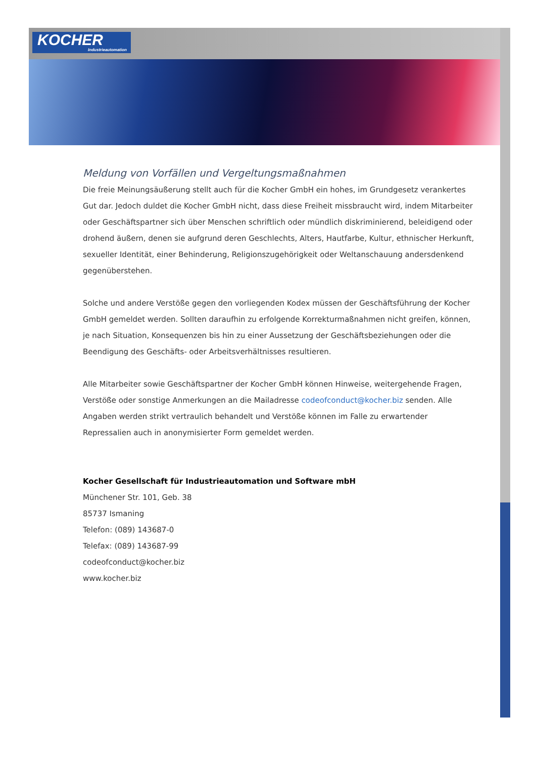KOCHER
Industrieautomation
Meldung von Vorfällen und Vergeltungsmaßnahmen
Die freie Meinungsäußerung stellt auch für die Kocher GmbH ein hohes, im Grundgesetz verankertes Gut dar. Jedoch duldet die Kocher GmbH nicht, dass diese Freiheit missbraucht wird, indem Mitarbeiter oder Geschäftspartner sich über Menschen schriftlich oder mündlich diskriminierend, beleidigend oder drohend äußern, denen sie aufgrund deren Geschlechts, Alters, Hautfarbe, Kultur, ethnischer Herkunft, sexueller Identität, einer Behinderung, Religionszugehörigkeit oder Weltanschauung andersdenkend gegenüberstehen.
Solche und andere Verstöße gegen den vorliegenden Kodex müssen der Geschäftsführung der Kocher GmbH gemeldet werden. Sollten daraufhin zu erfolgende Korrekturmaßnahmen nicht greifen, können, je nach Situation, Konsequenzen bis hin zu einer Aussetzung der Geschäftsbeziehungen oder die Beendigung des Geschäfts- oder Arbeitsverhältnisses resultieren.
Alle Mitarbeiter sowie Geschäftspartner der Kocher GmbH können Hinweise, weitergehende Fragen, Verstöße oder sonstige Anmerkungen an die Mailadresse codeofconduct@kocher.biz senden. Alle Angaben werden strikt vertraulich behandelt und Verstöße können im Falle zu erwartender Repressalien auch in anonymisierter Form gemeldet werden.
Kocher Gesellschaft für Industrieautomation und Software mbH
Münchener Str. 101, Geb. 38
85737 Ismaning
Telefon: (089) 143687-0
Telefax: (089) 143687-99
codeofconduct@kocher.biz
www.kocher.biz